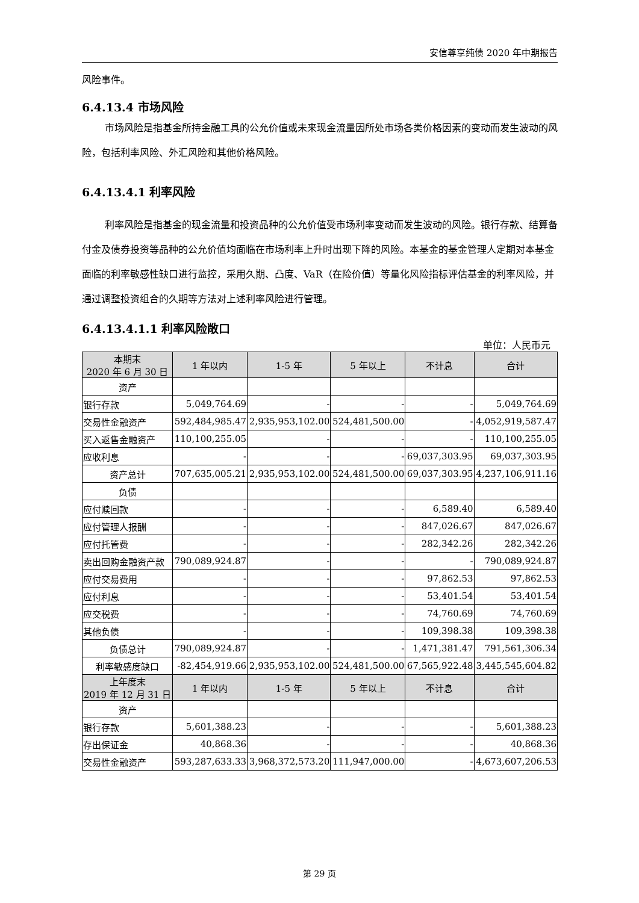安信尊享纯债 2020 年中期报告
风险事件。
6.4.13.4 市场风险
市场风险是指基金所持金融工具的公允价值或未来现金流量因所处市场各类价格因素的变动而发生波动的风险，包括利率风险、外汇风险和其他价格风险。
6.4.13.4.1 利率风险
利率风险是指基金的现金流量和投资品种的公允价值受市场利率变动而发生波动的风险。银行存款、结算备付金及债券投资等品种的公允价值均面临在市场利率上升时出现下降的风险。本基金的基金管理人定期对本基金面临的利率敏感性缺口进行监控，采用久期、凸度、VaR（在险价值）等量化风险指标评估基金的利率风险，并通过调整投资组合的久期等方法对上述利率风险进行管理。
6.4.13.4.1.1 利率风险敞口
单位：人民币元
| 本期末 2020 年 6 月 30 日 | 1 年以内 | 1-5 年 | 5 年以上 | 不计息 | 合计 |
| --- | --- | --- | --- | --- | --- |
| 资产 | | | | | |
| 银行存款 | 5,049,764.69 | - | - | - | 5,049,764.69 |
| 交易性金融资产 | 592,484,985.47 | 2,935,953,102.00 | 524,481,500.00 | - | 4,052,919,587.47 |
| 买入返售金融资产 | 110,100,255.05 | - | - | - | 110,100,255.05 |
| 应收利息 | - | - | - | 69,037,303.95 | 69,037,303.95 |
| 资产总计 | 707,635,005.21 | 2,935,953,102.00 | 524,481,500.00 | 69,037,303.95 | 4,237,106,911.16 |
| 负债 | | | | | |
| 应付赎回款 | - | - | - | 6,589.40 | 6,589.40 |
| 应付管理人报酬 | - | - | - | 847,026.67 | 847,026.67 |
| 应付托管费 | - | - | - | 282,342.26 | 282,342.26 |
| 卖出回购金融资产款 | 790,089,924.87 | - | - | - | 790,089,924.87 |
| 应付交易费用 | - | - | - | 97,862.53 | 97,862.53 |
| 应付利息 | - | - | - | 53,401.54 | 53,401.54 |
| 应交税费 | - | - | - | 74,760.69 | 74,760.69 |
| 其他负债 | - | - | - | 109,398.38 | 109,398.38 |
| 负债总计 | 790,089,924.87 | - | - | 1,471,381.47 | 791,561,306.34 |
| 利率敏感度缺口 | -82,454,919.66 | 2,935,953,102.00 | 524,481,500.00 | 67,565,922.48 | 3,445,545,604.82 |
| 上年度末 2019 年 12 月 31 日 | 1 年以内 | 1-5 年 | 5 年以上 | 不计息 | 合计 |
| 资产 | | | | | |
| 银行存款 | 5,601,388.23 | - | - | - | 5,601,388.23 |
| 存出保证金 | 40,868.36 | - | - | - | 40,868.36 |
| 交易性金融资产 | 593,287,633.33 | 3,968,372,573.20 | 111,947,000.00 | - | 4,673,607,206.53 |
第 29 页